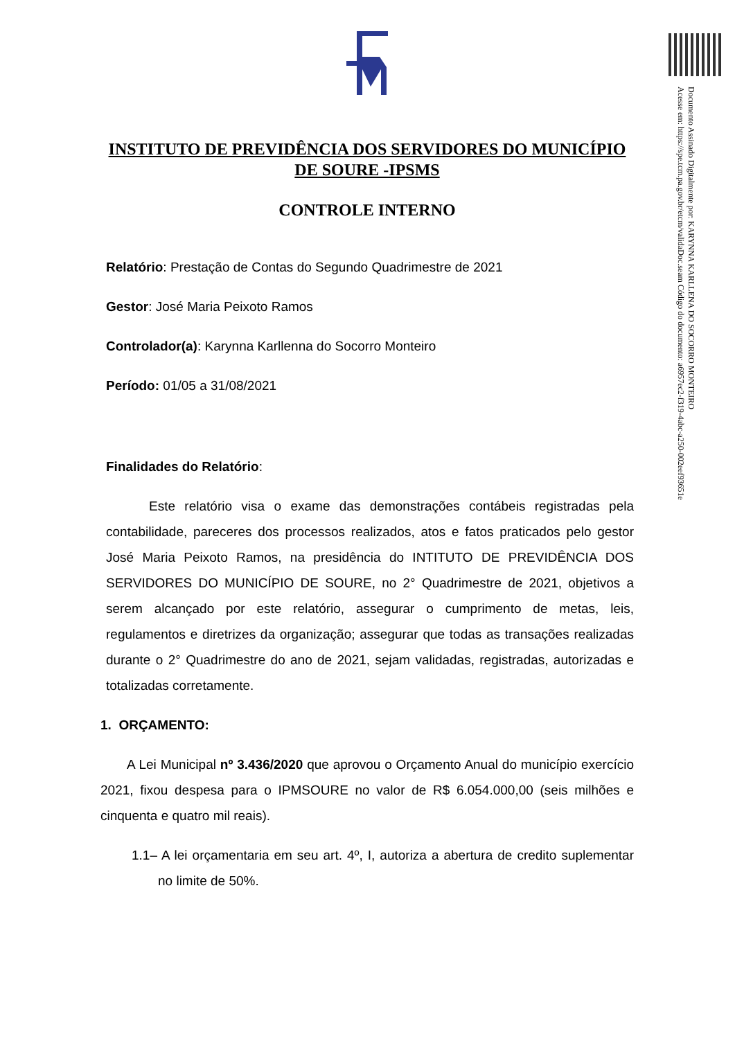INSTITUTO DE PREVIDÊNCIA DOS SERVIDORES DO MUNICÍPIO DE SOURE -IPSMS
CONTROLE INTERNO
Relatório: Prestação de Contas do Segundo Quadrimestre de 2021
Gestor: José Maria Peixoto Ramos
Controlador(a): Karynna Karllenna do Socorro Monteiro
Período: 01/05 a 31/08/2021
Finalidades do Relatório:
Este relatório visa o exame das demonstrações contábeis registradas pela contabilidade, pareceres dos processos realizados, atos e fatos praticados pelo gestor José Maria Peixoto Ramos, na presidência do INTITUTO DE PREVIDÊNCIA DOS SERVIDORES DO MUNICÍPIO DE SOURE, no 2° Quadrimestre de 2021, objetivos a serem alcançado por este relatório, assegurar o cumprimento de metas, leis, regulamentos e diretrizes da organização; assegurar que todas as transações realizadas durante o 2° Quadrimestre do ano de 2021, sejam validadas, registradas, autorizadas e totalizadas corretamente.
1. ORÇAMENTO:
A Lei Municipal nº 3.436/2020 que aprovou o Orçamento Anual do município exercício 2021, fixou despesa para o IPMSOURE no valor de R$ 6.054.000,00 (seis milhões e cinquenta e quatro mil reais).
1.1– A lei orçamentaria em seu art. 4º, I, autoriza a abertura de credito suplementar no limite de 50%.
Documento Assinado Digitalmente por: KARYNNA KARLLENA DO SOCORRO MONTEIRO
Acesse em: https://spe.tcm.pa.gov.br/etcm/validaDoc.seam Código do documento: a6957ec2-f319-4abc-a250-002eef93651e